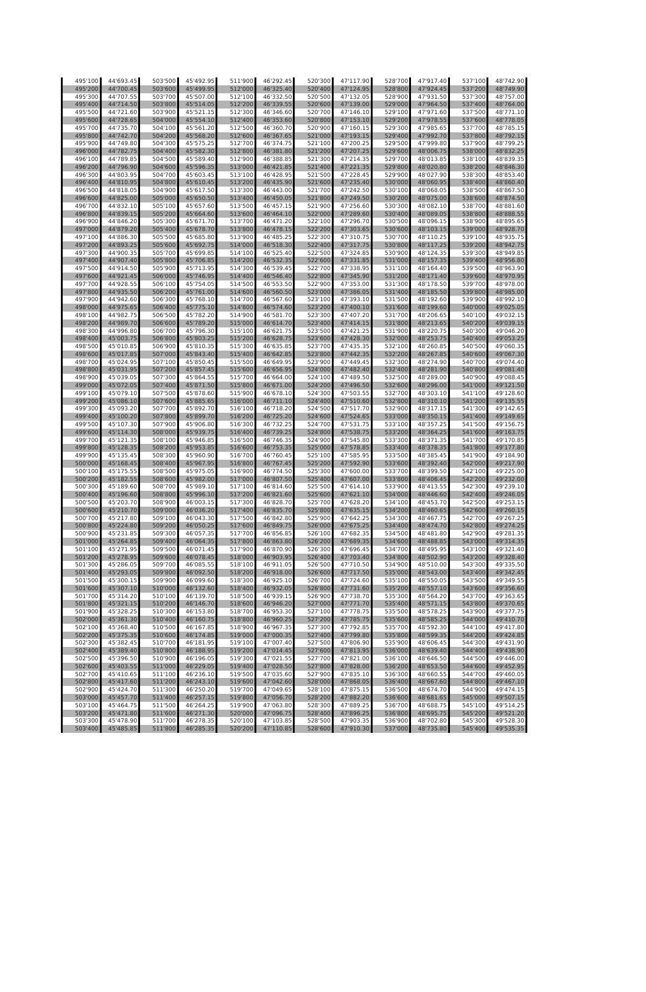| 495'100 | 44'693.45 | 503'500 | 45'492.95 | 511'900 | 46'292.45 | 520'300 | 47'117.90 | 528'700 | 47'917.40 | 537'100 | 48'742.90 |
| 495'200 | 44'700.45 | 503'600 | 45'499.95 | 512'000 | 46'325.40 | 520'400 | 47'124.95 | 528'800 | 47'924.45 | 537'200 | 48'749.90 |
| 495'300 | 44'707.55 | 503'700 | 45'507.00 | 512'100 | 46'332.50 | 520'500 | 47'132.05 | 528'900 | 47'931.50 | 537'300 | 48'757.00 |
| 495'400 | 44'714.50 | 503'800 | 45'514.05 | 512'200 | 46'339.55 | 520'600 | 47'139.00 | 529'000 | 47'964.50 | 537'400 | 48'764.00 |
| 495'500 | 44'721.60 | 503'900 | 45'521.15 | 512'300 | 46'346.60 | 520'700 | 47'146.10 | 529'100 | 47'971.60 | 537'500 | 48'771.10 |
| 495'600 | 44'728.65 | 504'000 | 45'554.10 | 512'400 | 46'353.60 | 520'800 | 47'153.10 | 529'200 | 47'978.55 | 537'600 | 48'778.05 |
| 495'700 | 44'735.70 | 504'100 | 45'561.20 | 512'500 | 46'360.70 | 520'900 | 47'160.15 | 529'300 | 47'985.65 | 537'700 | 48'785.15 |
| 495'800 | 44'742.70 | 504'200 | 45'568.20 | 512'600 | 46'367.65 | 521'000 | 47'193.15 | 529'400 | 47'992.70 | 537'800 | 48'792.15 |
| 495'900 | 44'749.80 | 504'300 | 45'575.25 | 512'700 | 46'374.75 | 521'100 | 47'200.25 | 529'500 | 47'999.80 | 537'900 | 48'799.25 |
| 496'000 | 44'782.75 | 504'400 | 45'582.30 | 512'800 | 46'381.80 | 521'200 | 47'207.25 | 529'600 | 48'006.75 | 538'000 | 48'832.25 |
| 496'100 | 44'789.85 | 504'500 | 45'589.40 | 512'900 | 46'388.85 | 521'300 | 47'214.35 | 529'700 | 48'013.85 | 538'100 | 48'839.35 |
| 496'200 | 44'796.90 | 504'600 | 45'596.35 | 513'000 | 46'421.85 | 521'400 | 47'221.35 | 529'800 | 48'020.80 | 538'200 | 48'846.30 |
| 496'300 | 44'803.95 | 504'700 | 45'603.45 | 513'100 | 46'428.95 | 521'500 | 47'228.45 | 529'900 | 48'027.90 | 538'300 | 48'853.40 |
| 496'400 | 44'810.95 | 504'800 | 45'610.45 | 513'200 | 46'435.90 | 521'600 | 47'235.40 | 530'000 | 48'060.95 | 538'400 | 48'860.40 |
| 496'500 | 44'818.05 | 504'900 | 45'617.50 | 513'300 | 46'443.00 | 521'700 | 47'242.50 | 530'100 | 48'068.05 | 538'500 | 48'867.50 |
| 496'600 | 44'825.00 | 505'000 | 45'650.50 | 513'400 | 46'450.05 | 521'800 | 47'249.50 | 530'200 | 48'075.00 | 538'600 | 48'874.50 |
| 496'700 | 44'832.10 | 505'100 | 45'657.60 | 513'500 | 46'457.15 | 521'900 | 47'256.60 | 530'300 | 48'082.10 | 538'700 | 48'881.60 |
| 496'800 | 44'839.15 | 505'200 | 45'664.60 | 513'600 | 46'464.10 | 522'000 | 47'289.60 | 530'400 | 48'089.05 | 538'800 | 48'888.55 |
| 496'900 | 44'846.20 | 505'300 | 45'671.70 | 513'700 | 46'471.20 | 522'100 | 47'296.70 | 530'500 | 48'096.15 | 538'900 | 48'895.65 |
| 497'000 | 44'879.20 | 505'400 | 45'678.70 | 513'800 | 46'478.15 | 522'200 | 47'303.65 | 530'600 | 48'103.15 | 539'000 | 48'928.70 |
| 497'100 | 44'886.30 | 505'500 | 45'685.80 | 513'900 | 46'485.25 | 522'300 | 47'310.75 | 530'700 | 48'110.25 | 539'100 | 48'935.75 |
| 497'200 | 44'893.25 | 505'600 | 45'692.75 | 514'000 | 46'518.30 | 522'400 | 47'317.75 | 530'800 | 48'117.25 | 539'200 | 48'942.75 |
| 497'300 | 44'900.35 | 505'700 | 45'699.85 | 514'100 | 46'525.40 | 522'500 | 47'324.85 | 530'900 | 48'124.35 | 539'300 | 48'949.85 |
| 497'400 | 44'907.40 | 505'800 | 45'706.85 | 514'200 | 46'532.35 | 522'600 | 47'331.85 | 531'000 | 48'157.35 | 539'400 | 48'956.80 |
| 497'500 | 44'914.50 | 505'900 | 45'713.95 | 514'300 | 46'539.45 | 522'700 | 47'338.95 | 531'100 | 48'164.40 | 539'500 | 48'963.90 |
| 497'600 | 44'921.45 | 506'000 | 45'746.95 | 514'400 | 46'546.40 | 522'800 | 47'345.90 | 531'200 | 48'171.40 | 539'600 | 48'970.95 |
| 497'700 | 44'928.55 | 506'100 | 45'754.05 | 514'500 | 46'553.50 | 522'900 | 47'353.00 | 531'300 | 48'178.50 | 539'700 | 48'978.00 |
| 497'800 | 44'935.50 | 506'200 | 45'761.00 | 514'600 | 46'560.50 | 523'000 | 47'386.05 | 531'400 | 48'185.50 | 539'800 | 48'985.00 |
| 497'900 | 44'942.60 | 506'300 | 45'768.10 | 514'700 | 46'567.60 | 523'100 | 47'393.10 | 531'500 | 48'192.60 | 539'900 | 48'992.10 |
| 498'000 | 44'975.65 | 506'400 | 45'775.10 | 514'800 | 46'574.60 | 523'200 | 47'400.10 | 531'600 | 48'199.60 | 540'000 | 49'025.05 |
| 498'100 | 44'982.75 | 506'500 | 45'782.20 | 514'900 | 46'581.70 | 523'300 | 47'407.20 | 531'700 | 48'206.65 | 540'100 | 49'032.15 |
| 498'200 | 44'989.70 | 506'600 | 45'789.20 | 515'000 | 46'614.70 | 523'400 | 47'414.15 | 531'800 | 48'213.65 | 540'200 | 49'039.15 |
| 498'300 | 44'996.80 | 506'700 | 45'796.30 | 515'100 | 46'621.75 | 523'500 | 47'421.25 | 531'900 | 48'220.75 | 540'300 | 49'046.20 |
| 498'400 | 45'003.75 | 506'800 | 45'803.25 | 515'200 | 46'628.75 | 523'600 | 47'428.30 | 532'000 | 48'253.75 | 540'400 | 49'053.25 |
| 498'500 | 45'010.85 | 506'900 | 45'810.35 | 515'300 | 46'635.85 | 523'700 | 47'435.35 | 532'100 | 48'260.85 | 540'500 | 49'060.35 |
| 498'600 | 45'017.85 | 507'000 | 45'843.40 | 515'400 | 46'642.85 | 523'800 | 47'442.35 | 532'200 | 48'267.85 | 540'600 | 49'067.30 |
| 498'700 | 45'024.95 | 507'100 | 45'850.45 | 515'500 | 46'649.95 | 523'900 | 47'449.45 | 532'300 | 48'274.90 | 540'700 | 49'074.40 |
| 498'800 | 45'031.95 | 507'200 | 45'857.45 | 515'600 | 46'656.95 | 524'000 | 47'482.40 | 532'400 | 48'281.90 | 540'800 | 49'081.40 |
| 498'900 | 45'039.05 | 507'300 | 45'864.55 | 515'700 | 46'664.00 | 524'100 | 47'489.50 | 532'500 | 48'289.00 | 540'900 | 49'088.45 |
| 499'000 | 45'072.05 | 507'400 | 45'871.50 | 515'800 | 46'671.00 | 524'200 | 47'496.50 | 532'600 | 48'296.00 | 541'000 | 49'121.50 |
| 499'100 | 45'079.10 | 507'500 | 45'878.60 | 515'900 | 46'678.10 | 524'300 | 47'503.55 | 532'700 | 48'303.10 | 541'100 | 49'128.60 |
| 499'200 | 45'086.10 | 507'600 | 45'885.65 | 516'000 | 46'711.10 | 524'400 | 47'510.60 | 532'800 | 48'310.10 | 541'200 | 49'135.55 |
| 499'300 | 45'093.20 | 507'700 | 45'892.70 | 516'100 | 46'718.20 | 524'500 | 47'517.70 | 532'900 | 48'317.15 | 541'300 | 49'142.65 |
| 499'400 | 45'100.20 | 507'800 | 45'899.70 | 516'200 | 46'725.20 | 524'600 | 47'524.65 | 533'000 | 48'350.15 | 541'400 | 49'149.65 |
| 499'500 | 45'107.30 | 507'900 | 45'906.80 | 516'300 | 46'732.25 | 524'700 | 47'531.75 | 533'100 | 48'357.25 | 541'500 | 49'156.75 |
| 499'600 | 45'114.30 | 508'000 | 45'939.75 | 516'400 | 46'739.25 | 524'800 | 47'538.75 | 533'200 | 48'364.25 | 541'600 | 49'163.75 |
| 499'700 | 45'121.35 | 508'100 | 45'946.85 | 516'500 | 46'746.35 | 524'900 | 47'545.80 | 533'300 | 48'371.35 | 541'700 | 49'170.85 |
| 499'800 | 45'128.35 | 508'200 | 45'953.85 | 516'600 | 46'753.35 | 525'000 | 47'578.85 | 533'400 | 48'378.35 | 541'800 | 49'177.80 |
| 499'900 | 45'135.45 | 508'300 | 45'960.90 | 516'700 | 46'760.45 | 525'100 | 47'585.95 | 533'500 | 48'385.45 | 541'900 | 49'184.90 |
| 500'000 | 45'168.45 | 508'400 | 45'967.95 | 516'800 | 46'767.45 | 525'200 | 47'592.90 | 533'600 | 48'392.40 | 542'000 | 49'217.90 |
| 500'100 | 45'175.55 | 508'500 | 45'975.05 | 516'900 | 46'774.50 | 525'300 | 47'600.00 | 533'700 | 48'399.50 | 542'100 | 49'225.00 |
| 500'200 | 45'182.55 | 508'600 | 45'982.00 | 517'000 | 46'807.50 | 525'400 | 47'607.00 | 533'800 | 48'406.45 | 542'200 | 49'232.00 |
| 500'300 | 45'189.60 | 508'700 | 45'989.10 | 517'100 | 46'814.60 | 525'500 | 47'614.10 | 533'900 | 48'413.55 | 542'300 | 49'239.10 |
| 500'400 | 45'196.60 | 508'800 | 45'996.10 | 517'200 | 46'821.60 | 525'600 | 47'621.10 | 534'000 | 48'446.60 | 542'400 | 49'246.05 |
| 500'500 | 45'203.70 | 508'900 | 46'003.15 | 517'300 | 46'828.70 | 525'700 | 47'628.20 | 534'100 | 48'453.70 | 542'500 | 49'253.15 |
| 500'600 | 45'210.70 | 509'000 | 46'036.20 | 517'400 | 46'835.70 | 525'800 | 47'635.15 | 534'200 | 48'460.65 | 542'600 | 49'260.15 |
| 500'700 | 45'217.80 | 509'100 | 46'043.30 | 517'500 | 46'842.80 | 525'900 | 47'642.25 | 534'300 | 48'467.75 | 542'700 | 49'267.25 |
| 500'800 | 45'224.80 | 509'200 | 46'050.25 | 517'600 | 46'849.75 | 526'000 | 47'675.25 | 534'400 | 48'474.70 | 542'800 | 49'274.25 |
| 500'900 | 45'231.85 | 509'300 | 46'057.35 | 517'700 | 46'856.85 | 526'100 | 47'682.35 | 534'500 | 48'481.80 | 542'900 | 49'281.35 |
| 501'000 | 45'264.85 | 509'400 | 46'064.35 | 517'800 | 46'863.80 | 526'200 | 47'689.35 | 534'600 | 48'488.85 | 543'000 | 49'314.35 |
| 501'100 | 45'271.95 | 509'500 | 46'071.45 | 517'900 | 46'870.90 | 526'300 | 47'696.45 | 534'700 | 48'495.95 | 543'100 | 49'321.40 |
| 501'200 | 45'278.95 | 509'600 | 46'078.45 | 518'000 | 46'903.95 | 526'400 | 47'703.40 | 534'800 | 48'502.90 | 543'200 | 49'328.40 |
| 501'300 | 45'286.05 | 509'700 | 46'085.55 | 518'100 | 46'911.05 | 526'500 | 47'710.50 | 534'900 | 48'510.00 | 543'300 | 49'335.50 |
| 501'400 | 45'293.05 | 509'800 | 46'092.50 | 518'200 | 46'918.00 | 526'600 | 47'717.50 | 535'000 | 48'543.00 | 543'400 | 49'342.45 |
| 501'500 | 45'300.15 | 509'900 | 46'099.60 | 518'300 | 46'925.10 | 526'700 | 47'724.60 | 535'100 | 48'550.05 | 543'500 | 49'349.55 |
| 501'600 | 45'307.10 | 510'000 | 46'132.60 | 518'400 | 46'932.05 | 526'800 | 47'731.60 | 535'200 | 48'557.10 | 543'600 | 49'356.60 |
| 501'700 | 45'314.20 | 510'100 | 46'139.70 | 518'500 | 46'939.15 | 526'900 | 47'738.70 | 535'300 | 48'564.20 | 543'700 | 49'363.65 |
| 501'800 | 45'321.15 | 510'200 | 46'146.70 | 518'600 | 46'946.20 | 527'000 | 47'771.70 | 535'400 | 48'571.15 | 543'800 | 49'370.65 |
| 501'900 | 45'328.25 | 510'300 | 46'153.80 | 518'700 | 46'953.30 | 527'100 | 47'778.75 | 535'500 | 48'578.25 | 543'900 | 49'377.75 |
| 502'000 | 45'361.30 | 510'400 | 46'160.75 | 518'800 | 46'960.25 | 527'200 | 47'785.75 | 535'600 | 48'585.25 | 544'000 | 49'410.70 |
| 502'100 | 45'368.40 | 510'500 | 46'167.85 | 518'900 | 46'967.35 | 527'300 | 47'792.85 | 535'700 | 48'592.30 | 544'100 | 49'417.80 |
| 502'200 | 45'375.35 | 510'600 | 46'174.85 | 519'000 | 47'000.35 | 527'400 | 47'799.80 | 535'800 | 48'599.35 | 544'200 | 49'424.85 |
| 502'300 | 45'382.45 | 510'700 | 46'181.95 | 519'100 | 47'007.40 | 527'500 | 47'806.90 | 535'900 | 48'606.45 | 544'300 | 49'431.90 |
| 502'400 | 45'389.40 | 510'800 | 46'188.95 | 519'200 | 47'014.45 | 527'600 | 47'813.95 | 536'000 | 48'639.40 | 544'400 | 49'438.90 |
| 502'500 | 45'396.50 | 510'900 | 46'196.05 | 519'300 | 47'021.55 | 527'700 | 47'821.00 | 536'100 | 48'646.50 | 544'500 | 49'446.00 |
| 502'600 | 45'403.55 | 511'000 | 46'229.05 | 519'400 | 47'028.50 | 527'800 | 47'828.00 | 536'200 | 48'653.50 | 544'600 | 49'452.95 |
| 502'700 | 45'410.65 | 511'100 | 46'236.10 | 519'500 | 47'035.60 | 527'900 | 47'835.10 | 536'300 | 48'660.55 | 544'700 | 49'460.05 |
| 502'800 | 45'417.60 | 511'200 | 46'243.10 | 519'600 | 47'042.60 | 528'000 | 47'868.05 | 536'400 | 48'667.60 | 544'800 | 49'467.10 |
| 502'900 | 45'424.70 | 511'300 | 46'250.20 | 519'700 | 47'049.65 | 528'100 | 47'875.15 | 536'500 | 48'674.70 | 544'900 | 49'474.15 |
| 503'000 | 45'457.70 | 511'400 | 46'257.15 | 519'800 | 47'056.70 | 528'200 | 47'882.20 | 536'600 | 48'681.65 | 545'000 | 49'507.15 |
| 503'100 | 45'464.75 | 511'500 | 46'264.25 | 519'900 | 47'063.80 | 528'300 | 47'889.25 | 536'700 | 48'688.75 | 545'100 | 49'514.25 |
| 503'200 | 45'471.80 | 511'600 | 46'271.30 | 520'000 | 47'096.75 | 528'400 | 47'896.25 | 536'800 | 48'695.75 | 545'200 | 49'521.20 |
| 503'300 | 45'478.90 | 511'700 | 46'278.35 | 520'100 | 47'103.85 | 528'500 | 47'903.35 | 536'900 | 48'702.80 | 545'300 | 49'528.30 |
| 503'400 | 45'485.85 | 511'800 | 46'285.35 | 520'200 | 47'110.85 | 528'600 | 47'910.30 | 537'000 | 48'735.80 | 545'400 | 49'535.35 |